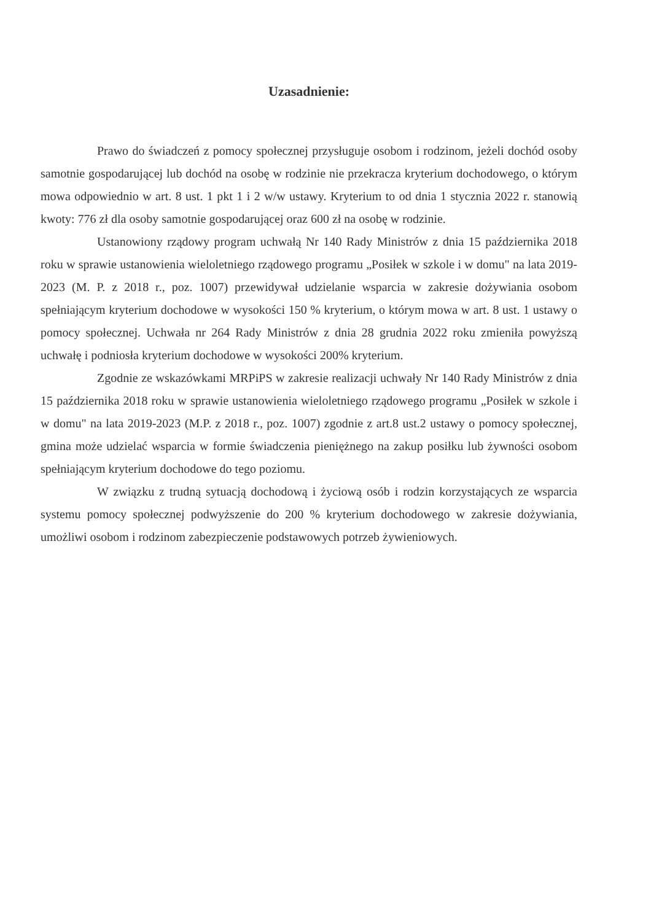Uzasadnienie:
Prawo do świadczeń z pomocy społecznej przysługuje osobom i rodzinom, jeżeli dochód osoby samotnie gospodarującej lub dochód na osobę w rodzinie nie przekracza kryterium dochodowego, o którym mowa odpowiednio w art. 8 ust. 1 pkt 1 i 2 w/w ustawy. Kryterium to od dnia 1 stycznia 2022 r. stanowią kwoty: 776 zł dla osoby samotnie gospodarującej oraz 600 zł na osobę w rodzinie.
Ustanowiony rządowy program uchwałą Nr 140 Rady Ministrów z dnia 15 października 2018 roku w sprawie ustanowienia wieloletniego rządowego programu „Posiłek w szkole i w domu" na lata 2019-2023 (M. P. z 2018 r., poz. 1007) przewidywał udzielanie wsparcia w zakresie dożywiania osobom spełniającym kryterium dochodowe w wysokości 150 % kryterium, o którym mowa w art. 8 ust. 1 ustawy o pomocy społecznej. Uchwała nr 264 Rady Ministrów z dnia 28 grudnia 2022 roku zmieniła powyższą uchwałę i podniosła kryterium dochodowe w wysokości 200% kryterium.
Zgodnie ze wskazówkami MRPiPS w zakresie realizacji uchwały Nr 140 Rady Ministrów z dnia 15 października 2018 roku w sprawie ustanowienia wieloletniego rządowego programu „Posiłek w szkole i w domu" na lata 2019-2023 (M.P. z 2018 r., poz. 1007) zgodnie z art.8 ust.2 ustawy o pomocy społecznej, gmina może udzielać wsparcia w formie świadczenia pieniężnego na zakup posiłku lub żywności osobom spełniającym kryterium dochodowe do tego poziomu.
W związku z trudną sytuacją dochodową i życiową osób i rodzin korzystających ze wsparcia systemu pomocy społecznej podwyższenie do 200 % kryterium dochodowego w zakresie dożywiania, umożliwi osobom i rodzinom zabezpieczenie podstawowych potrzeb żywieniowych.